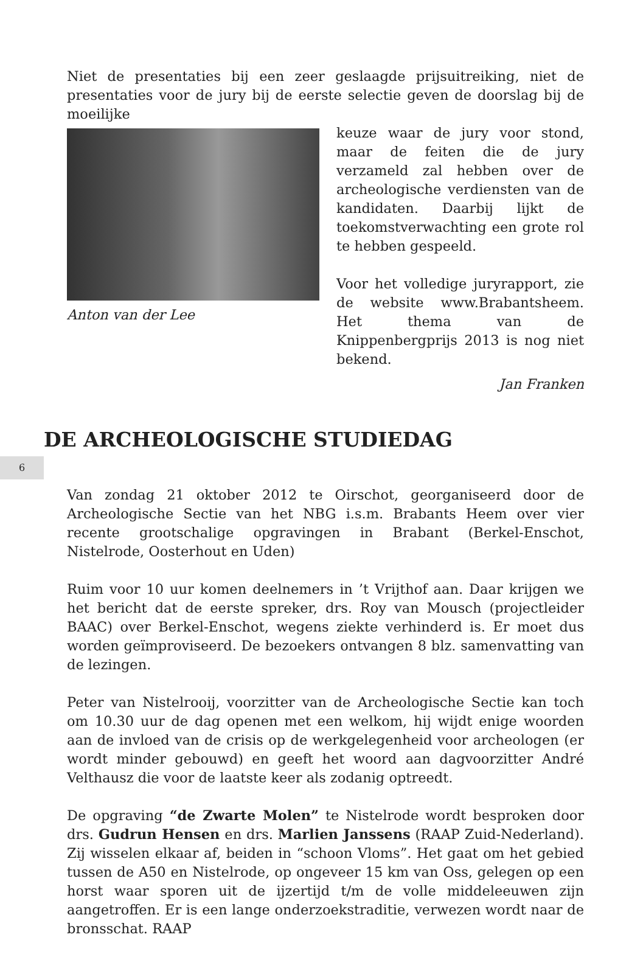6
Niet de presentaties bij een zeer geslaagde prijsuitreiking, niet de presentaties voor de jury bij de eerste selectie geven de doorslag bij de moeilijke
Anton van der Lee
keuze waar de jury voor stond, maar de feiten die de jury verzameld zal hebben over de archeologische verdiensten van de kandidaten. Daarbij lijkt de toekomstverwachting een grote rol te hebben gespeeld.
Voor het volledige juryrapport, zie de website www.Brabantsheem. Het thema van de Knippenbergprijs 2013 is nog niet bekend.
Jan Franken
DE ARCHEOLOGISCHE STUDIEDAG
Van zondag 21 oktober 2012 te Oirschot, georganiseerd door de Archeologische Sectie van het NBG i.s.m. Brabants Heem over vier recente grootschalige opgravingen in Brabant (Berkel-Enschot, Nistelrode, Oosterhout en Uden)
Ruim voor 10 uur komen deelnemers in ’t Vrijthof aan. Daar krijgen we het bericht dat de eerste spreker, drs. Roy van Mousch (projectleider BAAC) over Berkel-Enschot, wegens ziekte verhinderd is. Er moet dus worden geïmproviseerd. De bezoekers ontvangen 8 blz. samenvatting van de lezingen.
Peter van Nistelrooij, voorzitter van de Archeologische Sectie kan toch om 10.30 uur de dag openen met een welkom, hij wijdt enige woorden aan de invloed van de crisis op de werkgelegenheid voor archeologen (er wordt minder gebouwd) en geeft het woord aan dagvoorzitter André Velthausz die voor de laatste keer als zodanig optreedt.
De opgraving “de Zwarte Molen” te Nistelrode wordt besproken door drs. Gudrun Hensen en drs. Marlien Janssens (RAAP Zuid-Nederland). Zij wisselen elkaar af, beiden in “schoon Vloms”. Het gaat om het gebied tussen de A50 en Nistelrode, op ongeveer 15 km van Oss, gelegen op een horst waar sporen uit de ijzertijd t/m de volle middeleeuwen zijn aangetroffen. Er is een lange onderzoekstraditie, verwezen wordt naar de bronsschat. RAAP